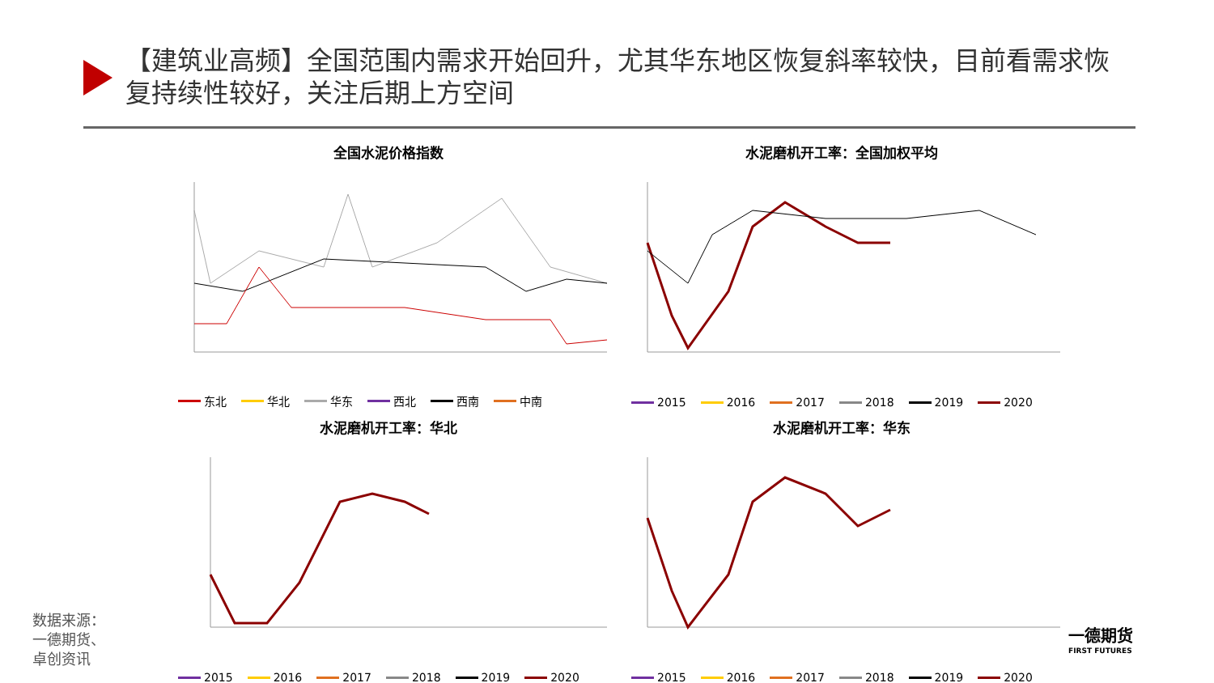【建筑业高频】全国范围内需求开始回升，尤其华东地区恢复斜率较快，目前看需求恢复持续性较好，关注后期上方空间
全国水泥价格指数
东北 华北 华东 西北 西南 中南
水泥磨机开工率：全国加权平均
2015 2016 2017 2018 2019 2020
水泥磨机开工率：华北
2015 2016 2017 2018 2019 2020
水泥磨机开工率：华东
2015 2016 2017 2018 2019 2020
数据来源：
一德期货、
卓创资讯
一德期货
FIRST FUTURES